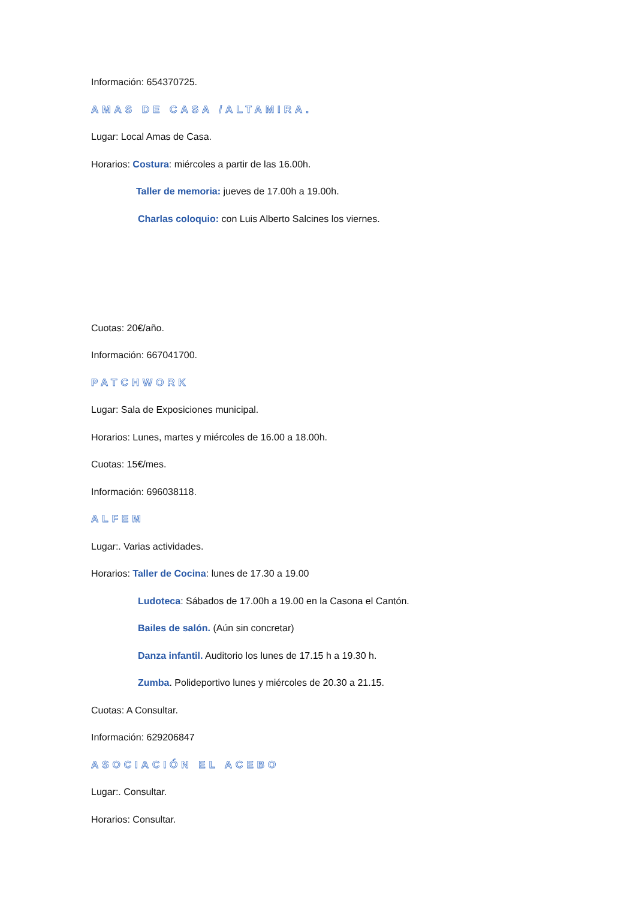Información: 654370725.
AMAS DE CASA /ALTAMIRA.
Lugar: Local Amas de Casa.
Horarios: Costura: miércoles a partir de las 16.00h.
Taller de memoria: jueves de 17.00h a 19.00h.
Charlas coloquio: con Luis Alberto Salcines los viernes.
Cuotas: 20€/año.
Información: 667041700.
PATCHWORK
Lugar: Sala de Exposiciones municipal.
Horarios: Lunes, martes y miércoles de 16.00 a 18.00h.
Cuotas: 15€/mes.
Información: 696038118.
ALFEM
Lugar:. Varias actividades.
Horarios: Taller de Cocina: lunes de 17.30 a 19.00
Ludoteca: Sábados de 17.00h a 19.00 en la Casona el Cantón.
Bailes de salón. (Aún sin concretar)
Danza infantil. Auditorio los lunes de 17.15 h a 19.30 h.
Zumba. Polideportivo lunes y miércoles de 20.30 a 21.15.
Cuotas: A Consultar.
Información: 629206847
ASOCIACIÓN EL ACEBO
Lugar:. Consultar.
Horarios: Consultar.